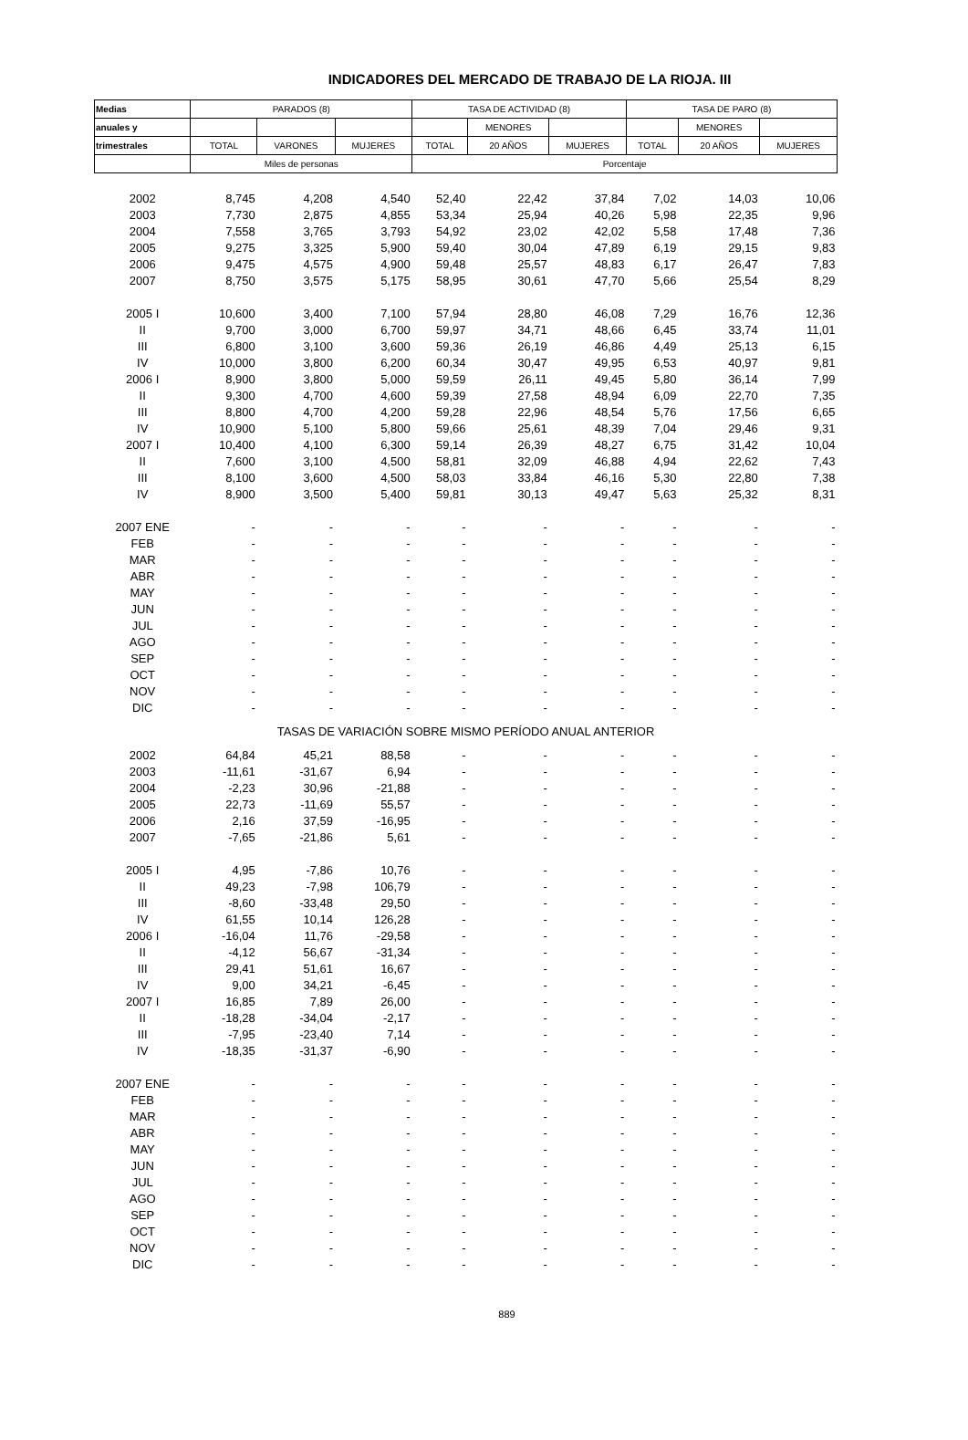INDICADORES DEL MERCADO DE TRABAJO DE LA RIOJA. III
| Medias | PARADOS (8) | | | TASA DE ACTIVIDAD (8) | | | TASA DE PARO (8) | | |
| --- | --- | --- | --- | --- | --- | --- | --- | --- | --- |
| anuales y | | | | | MENORES | | | MENORES | |
| trimestrales | TOTAL | VARONES | MUJERES | TOTAL | 20 AÑOS | MUJERES | TOTAL | 20 AÑOS | MUJERES |
| | Miles de personas | | | Porcentaje | | | | | |
| 2002 | 8,745 | 4,208 | 4,540 | 52,40 | 22,42 | 37,84 | 7,02 | 14,03 | 10,06 |
| 2003 | 7,730 | 2,875 | 4,855 | 53,34 | 25,94 | 40,26 | 5,98 | 22,35 | 9,96 |
| 2004 | 7,558 | 3,765 | 3,793 | 54,92 | 23,02 | 42,02 | 5,58 | 17,48 | 7,36 |
| 2005 | 9,275 | 3,325 | 5,900 | 59,40 | 30,04 | 47,89 | 6,19 | 29,15 | 9,83 |
| 2006 | 9,475 | 4,575 | 4,900 | 59,48 | 25,57 | 48,83 | 6,17 | 26,47 | 7,83 |
| 2007 | 8,750 | 3,575 | 5,175 | 58,95 | 30,61 | 47,70 | 5,66 | 25,54 | 8,29 |
| 2005 I | 10,600 | 3,400 | 7,100 | 57,94 | 28,80 | 46,08 | 7,29 | 16,76 | 12,36 |
| II | 9,700 | 3,000 | 6,700 | 59,97 | 34,71 | 48,66 | 6,45 | 33,74 | 11,01 |
| III | 6,800 | 3,100 | 3,600 | 59,36 | 26,19 | 46,86 | 4,49 | 25,13 | 6,15 |
| IV | 10,000 | 3,800 | 6,200 | 60,34 | 30,47 | 49,95 | 6,53 | 40,97 | 9,81 |
| 2006 I | 8,900 | 3,800 | 5,000 | 59,59 | 26,11 | 49,45 | 5,80 | 36,14 | 7,99 |
| II | 9,300 | 4,700 | 4,600 | 59,39 | 27,58 | 48,94 | 6,09 | 22,70 | 7,35 |
| III | 8,800 | 4,700 | 4,200 | 59,28 | 22,96 | 48,54 | 5,76 | 17,56 | 6,65 |
| IV | 10,900 | 5,100 | 5,800 | 59,66 | 25,61 | 48,39 | 7,04 | 29,46 | 9,31 |
| 2007 I | 10,400 | 4,100 | 6,300 | 59,14 | 26,39 | 48,27 | 6,75 | 31,42 | 10,04 |
| II | 7,600 | 3,100 | 4,500 | 58,81 | 32,09 | 46,88 | 4,94 | 22,62 | 7,43 |
| III | 8,100 | 3,600 | 4,500 | 58,03 | 33,84 | 46,16 | 5,30 | 22,80 | 7,38 |
| IV | 8,900 | 3,500 | 5,400 | 59,81 | 30,13 | 49,47 | 5,63 | 25,32 | 8,31 |
| 2007 ENE | - | - | - | - | - | - | - | - | - |
| FEB | - | - | - | - | - | - | - | - | - |
| MAR | - | - | - | - | - | - | - | - | - |
| ABR | - | - | - | - | - | - | - | - | - |
| MAY | - | - | - | - | - | - | - | - | - |
| JUN | - | - | - | - | - | - | - | - | - |
| JUL | - | - | - | - | - | - | - | - | - |
| AGO | - | - | - | - | - | - | - | - | - |
| SEP | - | - | - | - | - | - | - | - | - |
| OCT | - | - | - | - | - | - | - | - | - |
| NOV | - | - | - | - | - | - | - | - | - |
| DIC | - | - | - | - | - | - | - | - | - |
| TASAS DE VARIACIÓN SOBRE MISMO PERÍODO ANUAL ANTERIOR | | | | | | | | | |
| 2002 | 64,84 | 45,21 | 88,58 | - | - | - | - | - | - |
| 2003 | -11,61 | -31,67 | 6,94 | - | - | - | - | - | - |
| 2004 | -2,23 | 30,96 | -21,88 | - | - | - | - | - | - |
| 2005 | 22,73 | -11,69 | 55,57 | - | - | - | - | - | - |
| 2006 | 2,16 | 37,59 | -16,95 | - | - | - | - | - | - |
| 2007 | -7,65 | -21,86 | 5,61 | - | - | - | - | - | - |
| 2005 I | 4,95 | -7,86 | 10,76 | - | - | - | - | - | - |
| II | 49,23 | -7,98 | 106,79 | - | - | - | - | - | - |
| III | -8,60 | -33,48 | 29,50 | - | - | - | - | - | - |
| IV | 61,55 | 10,14 | 126,28 | - | - | - | - | - | - |
| 2006 I | -16,04 | 11,76 | -29,58 | - | - | - | - | - | - |
| II | -4,12 | 56,67 | -31,34 | - | - | - | - | - | - |
| III | 29,41 | 51,61 | 16,67 | - | - | - | - | - | - |
| IV | 9,00 | 34,21 | -6,45 | - | - | - | - | - | - |
| 2007 I | 16,85 | 7,89 | 26,00 | - | - | - | - | - | - |
| II | -18,28 | -34,04 | -2,17 | - | - | - | - | - | - |
| III | -7,95 | -23,40 | 7,14 | - | - | - | - | - | - |
| IV | -18,35 | -31,37 | -6,90 | - | - | - | - | - | - |
| 2007 ENE | - | - | - | - | - | - | - | - | - |
| FEB | - | - | - | - | - | - | - | - | - |
| MAR | - | - | - | - | - | - | - | - | - |
| ABR | - | - | - | - | - | - | - | - | - |
| MAY | - | - | - | - | - | - | - | - | - |
| JUN | - | - | - | - | - | - | - | - | - |
| JUL | - | - | - | - | - | - | - | - | - |
| AGO | - | - | - | - | - | - | - | - | - |
| SEP | - | - | - | - | - | - | - | - | - |
| OCT | - | - | - | - | - | - | - | - | - |
| NOV | - | - | - | - | - | - | - | - | - |
| DIC | - | - | - | - | - | - | - | - | - |
889